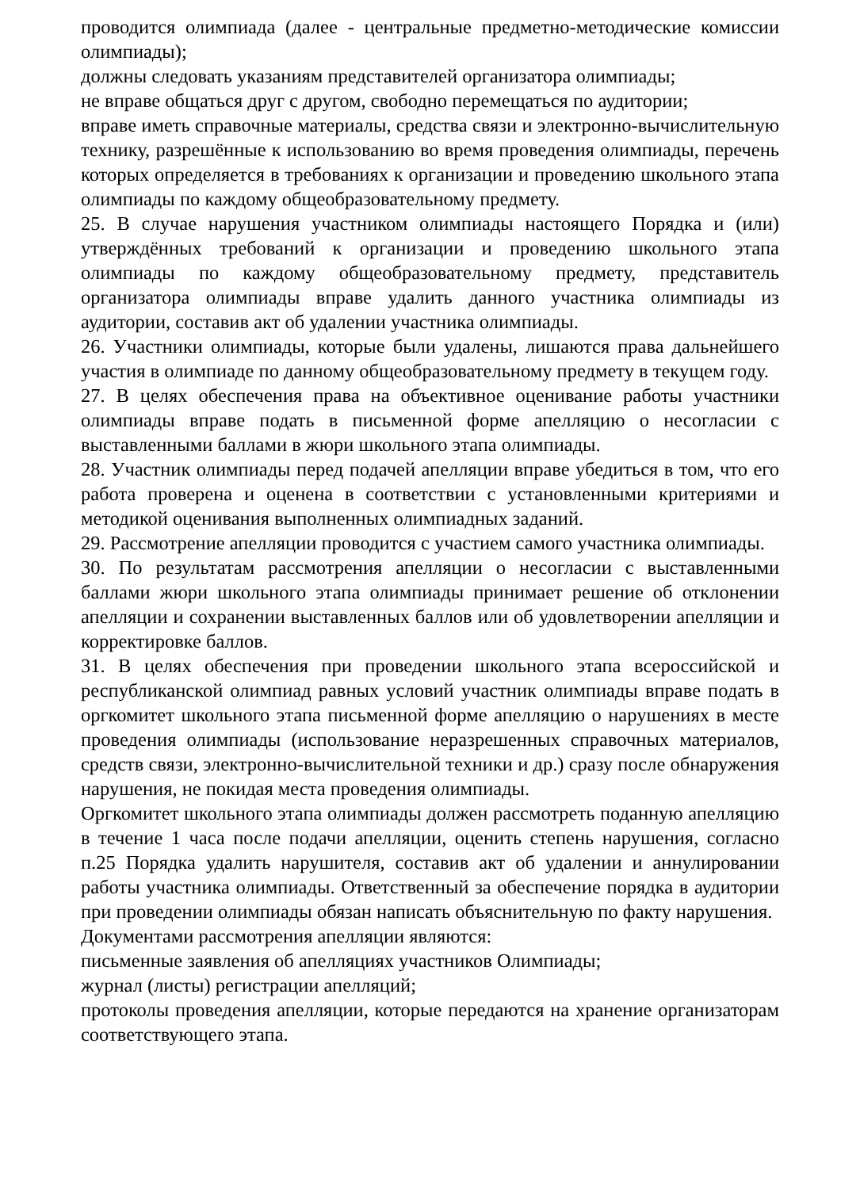проводится олимпиада (далее - центральные предметно-методические комиссии олимпиады);
должны следовать указаниям представителей организатора олимпиады;
не вправе общаться друг с другом, свободно перемещаться по аудитории;
вправе иметь справочные материалы, средства связи и электронно-вычислительную технику, разрешённые к использованию во время проведения олимпиады, перечень которых определяется в требованиях к организации и проведению школьного этапа олимпиады по каждому общеобразовательному предмету.
25. В случае нарушения участником олимпиады настоящего Порядка и (или) утверждённых требований к организации и проведению школьного этапа олимпиады по каждому общеобразовательному предмету, представитель организатора олимпиады вправе удалить данного участника олимпиады из аудитории, составив акт об удалении участника олимпиады.
26. Участники олимпиады, которые были удалены, лишаются права дальнейшего участия в олимпиаде по данному общеобразовательному предмету в текущем году.
27. В целях обеспечения права на объективное оценивание работы участники олимпиады вправе подать в письменной форме апелляцию о несогласии с выставленными баллами в жюри школьного этапа олимпиады.
28. Участник олимпиады перед подачей апелляции вправе убедиться в том, что его работа проверена и оценена в соответствии с установленными критериями и методикой оценивания выполненных олимпиадных заданий.
29. Рассмотрение апелляции проводится с участием самого участника олимпиады.
30. По результатам рассмотрения апелляции о несогласии с выставленными баллами жюри школьного этапа олимпиады принимает решение об отклонении апелляции и сохранении выставленных баллов или об удовлетворении апелляции и корректировке баллов.
31. В целях обеспечения при проведении школьного этапа всероссийской и республиканской олимпиад равных условий участник олимпиады вправе подать в оргкомитет школьного этапа письменной форме апелляцию о нарушениях в месте проведения олимпиады (использование неразрешенных справочных материалов, средств связи, электронно-вычислительной техники и др.) сразу после обнаружения нарушения, не покидая места проведения олимпиады.
Оргкомитет школьного этапа олимпиады должен рассмотреть поданную апелляцию в течение 1 часа после подачи апелляции, оценить степень нарушения, согласно п.25 Порядка удалить нарушителя, составив акт об удалении и аннулировании работы участника олимпиады. Ответственный за обеспечение порядка в аудитории при проведении олимпиады обязан написать объяснительную по факту нарушения.
Документами рассмотрения апелляции являются:
письменные заявления об апелляциях участников Олимпиады;
журнал (листы) регистрации апелляций;
протоколы проведения апелляции, которые передаются на хранение организаторам соответствующего этапа.